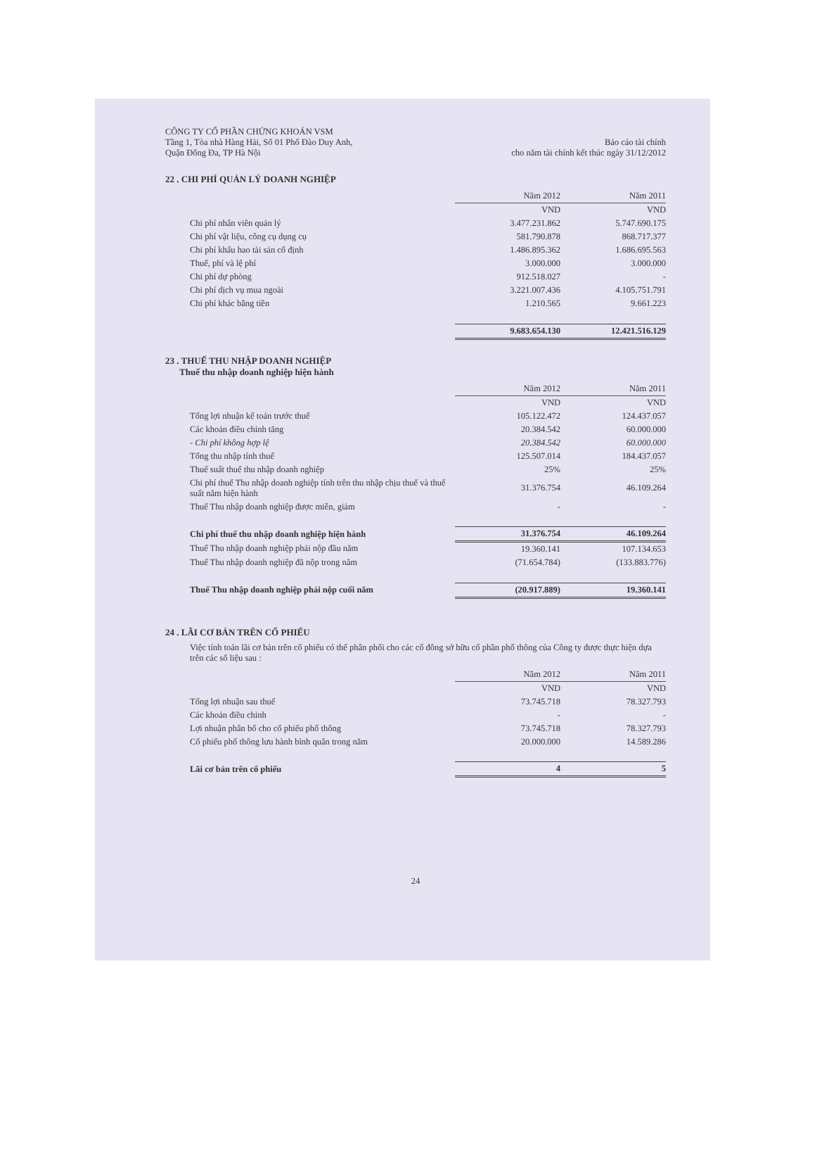CÔNG TY CỔ PHẦN CHỨNG KHOÁN VSM
Tầng 1, Tòa nhà Hàng Hải, Số 01 Phố Đào Duy Anh,
Quận Đống Đa, TP Hà Nội
Báo cáo tài chính
cho năm tài chính kết thúc ngày 31/12/2012
22 . CHI PHÍ QUẢN LÝ DOANH NGHIỆP
| | Năm 2012 | Năm 2011 |
| | VND | VND |
| Chi phí nhân viên quản lý | 3.477.231.862 | 5.747.690.175 |
| Chi phí vật liệu, công cụ dụng cụ | 581.790.878 | 868.717.377 |
| Chi phí khấu hao tài sản cố định | 1.486.895.362 | 1.686.695.563 |
| Thuế, phí và lệ phí | 3.000.000 | 3.000.000 |
| Chi phí dự phòng | 912.518.027 | - |
| Chi phí dịch vụ mua ngoài | 3.221.007.436 | 4.105.751.791 |
| Chi phí khác bằng tiền | 1.210.565 | 9.661.223 |
| | 9.683.654.130 | 12.421.516.129 |
23 . THUẾ THU NHẬP DOANH NGHIỆP
Thuế thu nhập doanh nghiệp hiện hành
| | Năm 2012 | Năm 2011 |
| | VND | VND |
| Tổng lợi nhuận kế toán trước thuế | 105.122.472 | 124.437.057 |
| Các khoản điều chỉnh tăng | 20.384.542 | 60.000.000 |
| - Chi phí không hợp lệ | 20.384.542 | 60.000.000 |
| Tổng thu nhập tính thuế | 125.507.014 | 184.437.057 |
| Thuế suất thuế thu nhập doanh nghiệp | 25% | 25% |
| Chi phí thuế Thu nhập doanh nghiệp tính trên thu nhập chịu thuế và thuế suất năm hiện hành | 31.376.754 | 46.109.264 |
| Thuế Thu nhập doanh nghiệp được miễn, giảm | - | - |
| Chi phí thuế thu nhập doanh nghiệp hiện hành | 31.376.754 | 46.109.264 |
| Thuế Thu nhập doanh nghiệp phải nộp đầu năm | 19.360.141 | 107.134.653 |
| Thuế Thu nhập doanh nghiệp đã nộp trong năm | (71.654.784) | (133.883.776) |
| Thuế Thu nhập doanh nghiệp phải nộp cuối năm | (20.917.889) | 19.360.141 |
24 . LÃI CƠ BẢN TRÊN CỔ PHIẾU
Việc tính toán lãi cơ bản trên cổ phiếu có thể phân phối cho các cổ đông sở hữu cổ phần phổ thông của Công ty được thực hiện dựa trên các số liệu sau :
| | Năm 2012 | Năm 2011 |
| | VND | VND |
| Tổng lợi nhuận sau thuế | 73.745.718 | 78.327.793 |
| Các khoản điều chỉnh | - | - |
| Lợi nhuận phân bổ cho cổ phiếu phổ thông | 73.745.718 | 78.327.793 |
| Cổ phiếu phổ thông lưu hành bình quân trong năm | 20.000.000 | 14.589.286 |
| Lãi cơ bản trên cổ phiếu | 4 | 5 |
24